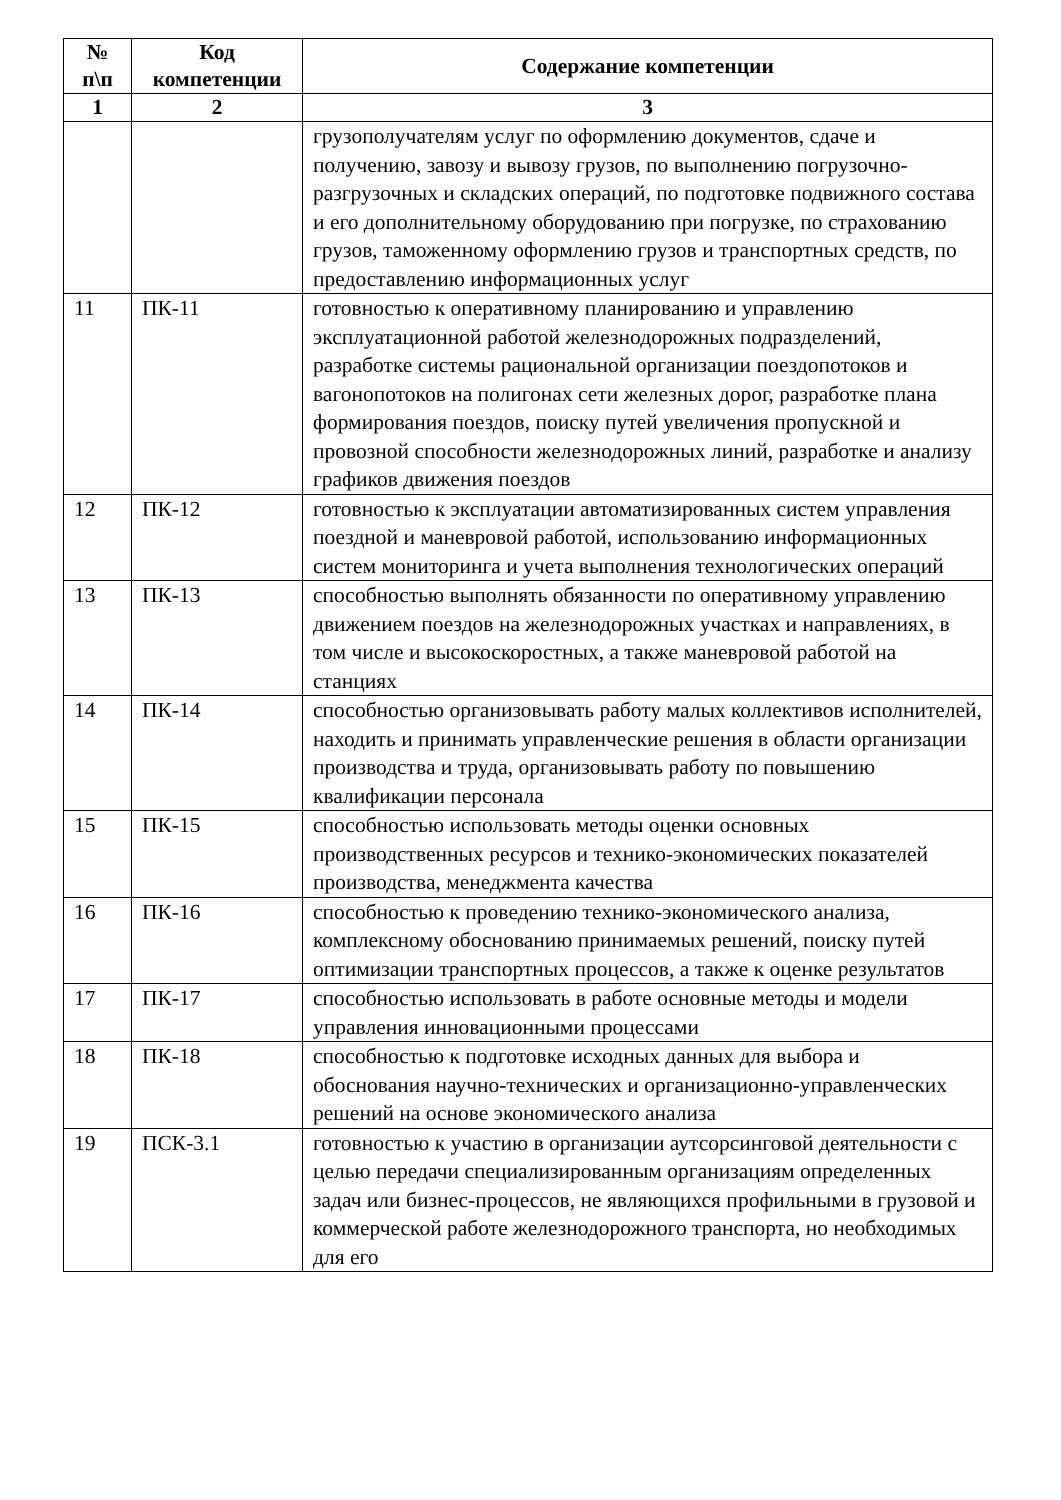| № п\п | Код компетенции | Содержание компетенции |
| --- | --- | --- |
| 1 | 2 | 3 |
| | | грузополучателям услуг по оформлению документов, сдаче и получению, завозу и вывозу грузов, по выполнению погрузочно-разгрузочных и складских операций, по подготовке подвижного состава и его дополнительному оборудованию при погрузке, по страхованию грузов, таможенному оформлению грузов и транспортных средств, по предоставлению информационных услуг |
| 11 | ПК-11 | готовностью к оперативному планированию и управлению эксплуатационной работой железнодорожных подразделений, разработке системы рациональной организации поездопотоков и вагонопотоков на полигонах сети железных дорог, разработке плана формирования поездов, поиску путей увеличения пропускной и провозной способности железнодорожных линий, разработке и анализу графиков движения поездов |
| 12 | ПК-12 | готовностью к эксплуатации автоматизированных систем управления поездной и маневровой работой, использованию информационных систем мониторинга и учета выполнения технологических операций |
| 13 | ПК-13 | способностью выполнять обязанности по оперативному управлению движением поездов на железнодорожных участках и направлениях, в том числе и высокоскоростных, а также маневровой работой на станциях |
| 14 | ПК-14 | способностью организовывать работу малых коллективов исполнителей, находить и принимать управленческие решения в области организации производства и труда, организовывать работу по повышению квалификации персонала |
| 15 | ПК-15 | способностью использовать методы оценки основных производственных ресурсов и технико-экономических показателей производства, менеджмента качества |
| 16 | ПК-16 | способностью к проведению технико-экономического анализа, комплексному обоснованию принимаемых решений, поиску путей оптимизации транспортных процессов, а также к оценке результатов |
| 17 | ПК-17 | способностью использовать в работе основные методы и модели управления инновационными процессами |
| 18 | ПК-18 | способностью к подготовке исходных данных для выбора и обоснования научно-технических и организационно-управленческих решений на основе экономического анализа |
| 19 | ПСК-3.1 | готовностью к участию в организации аутсорсинговой деятельности с целью передачи специализированным организациям определенных задач или бизнес-процессов, не являющихся профильными в грузовой и коммерческой работе железнодорожного транспорта, но необходимых для его |